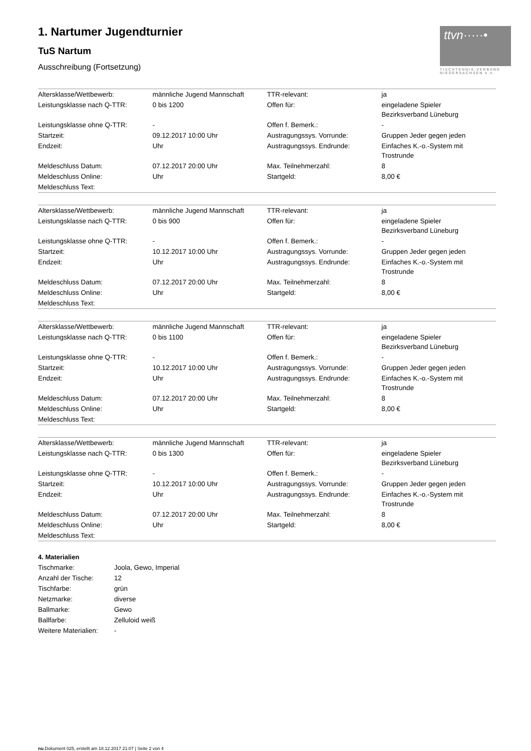ttvn·····•
TISCHTENNIS-VERBAND
NIEDERSACHSEN e.V.
1. Nartumer Jugendturnier
TuS Nartum
Ausschreibung (Fortsetzung)
| Altersklasse/Wettbewerb: | männliche Jugend Mannschaft | TTR-relevant: | ja |
| Leistungsklasse nach Q-TTR: | 0 bis 1200 | Offen für: | eingeladene Spieler Bezirksverband Lüneburg |
| Leistungsklasse ohne Q-TTR: | - | Offen f. Bemerk.: | - |
| Startzeit: | 09.12.2017 10:00 Uhr | Austragungssys. Vorrunde: | Gruppen Jeder gegen jeden |
| Endzeit: | Uhr | Austragungssys. Endrunde: | Einfaches K.-o.-System mit Trostrunde |
| Meldeschluss Datum: | 07.12.2017 20:00 Uhr | Max. Teilnehmerzahl: | 8 |
| Meldeschluss Online: | Uhr | Startgeld: | 8,00 € |
| Meldeschluss Text: | | | |
| Altersklasse/Wettbewerb: | männliche Jugend Mannschaft | TTR-relevant: | ja |
| Leistungsklasse nach Q-TTR: | 0 bis 900 | Offen für: | eingeladene Spieler Bezirksverband Lüneburg |
| Leistungsklasse ohne Q-TTR: | - | Offen f. Bemerk.: | - |
| Startzeit: | 10.12.2017 10:00 Uhr | Austragungssys. Vorrunde: | Gruppen Jeder gegen jeden |
| Endzeit: | Uhr | Austragungssys. Endrunde: | Einfaches K.-o.-System mit Trostrunde |
| Meldeschluss Datum: | 07.12.2017 20:00 Uhr | Max. Teilnehmerzahl: | 8 |
| Meldeschluss Online: | Uhr | Startgeld: | 8,00 € |
| Meldeschluss Text: | | | |
| Altersklasse/Wettbewerb: | männliche Jugend Mannschaft | TTR-relevant: | ja |
| Leistungsklasse nach Q-TTR: | 0 bis 1100 | Offen für: | eingeladene Spieler Bezirksverband Lüneburg |
| Leistungsklasse ohne Q-TTR: | - | Offen f. Bemerk.: | - |
| Startzeit: | 10.12.2017 10:00 Uhr | Austragungssys. Vorrunde: | Gruppen Jeder gegen jeden |
| Endzeit: | Uhr | Austragungssys. Endrunde: | Einfaches K.-o.-System mit Trostrunde |
| Meldeschluss Datum: | 07.12.2017 20:00 Uhr | Max. Teilnehmerzahl: | 8 |
| Meldeschluss Online: | Uhr | Startgeld: | 8,00 € |
| Meldeschluss Text: | | | |
| Altersklasse/Wettbewerb: | männliche Jugend Mannschaft | TTR-relevant: | ja |
| Leistungsklasse nach Q-TTR: | 0 bis 1300 | Offen für: | eingeladene Spieler Bezirksverband Lüneburg |
| Leistungsklasse ohne Q-TTR: | - | Offen f. Bemerk.: | - |
| Startzeit: | 10.12.2017 10:00 Uhr | Austragungssys. Vorrunde: | Gruppen Jeder gegen jeden |
| Endzeit: | Uhr | Austragungssys. Endrunde: | Einfaches K.-o.-System mit Trostrunde |
| Meldeschluss Datum: | 07.12.2017 20:00 Uhr | Max. Teilnehmerzahl: | 8 |
| Meldeschluss Online: | Uhr | Startgeld: | 8,00 € |
| Meldeschluss Text: | | | |
4. Materialien
| Tischmarke: | Joola, Gewo, Imperial |
| Anzahl der Tische: | 12 |
| Tischfarbe: | grün |
| Netzmarke: | diverse |
| Ballmarke: | Gewo |
| Ballfarbe: | Zelluloid weiß |
| Weitere Materialien: | - |
nu.Dokument 025, erstellt am 18.12.2017 21:07 | Seite 2 von 4